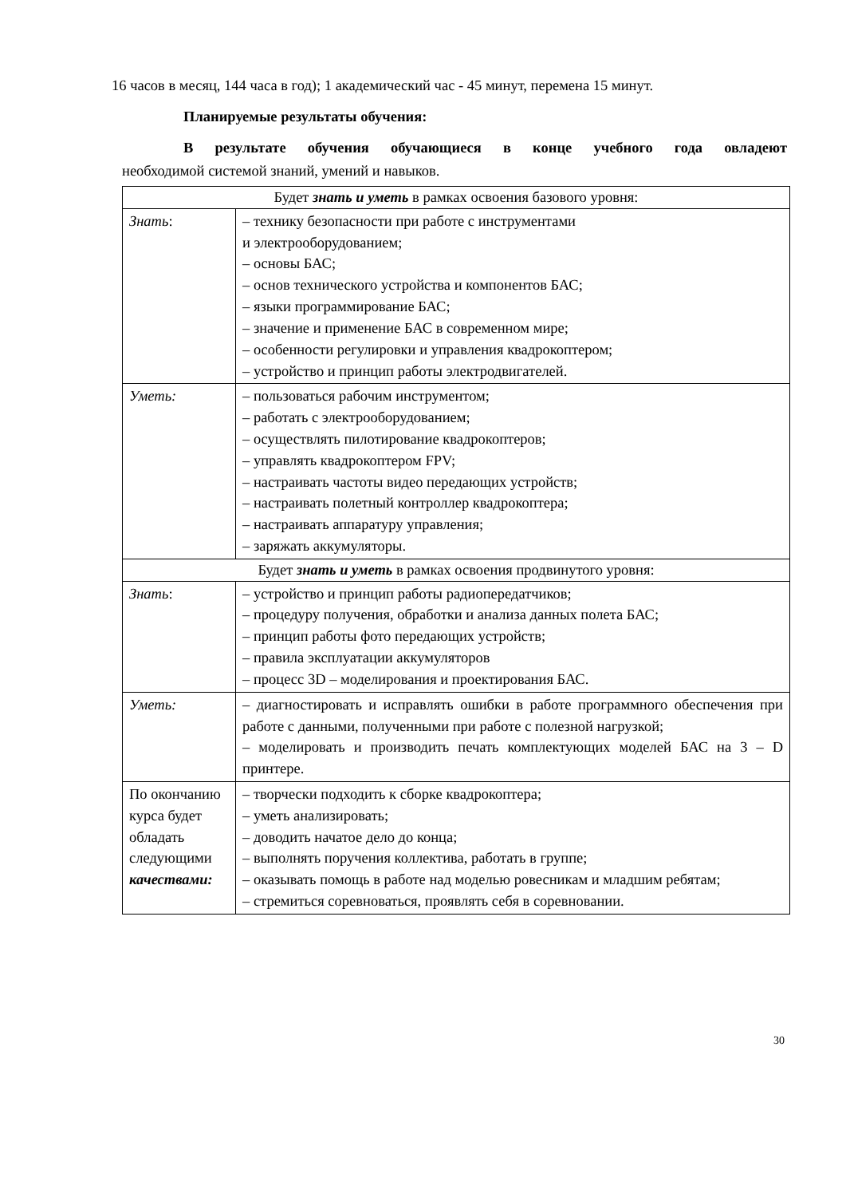16 часов в месяц, 144 часа в год); 1 академический час - 45 минут, перемена 15 минут.
Планируемые результаты обучения:
В результате обучения обучающиеся в конце учебного года овладеют
необходимой системой знаний, умений и навыков.
| Будет знать и уметь в рамках освоения базового уровня: | |
| Знать : | – технику безопасности при работе с инструментами и электрооборудованием; – основы БАС; – основ технического устройства и компонентов БАС; – языки программирование БАС; – значение и применение БАС в современном мире; – особенности регулировки и управления квадрокоптером; – устройство и принцип работы электродвигателей. |
| Уметь: | – пользоваться рабочим инструментом; – работать с электрооборудованием; – осуществлять пилотирование квадрокоптеров; – управлять квадрокоптером FPV; – настраивать частоты видео передающих устройств; – настраивать полетный контроллер квадрокоптера; – настраивать аппаратуру управления; – заряжать аккумуляторы. |
| Будет знать и уметь в рамках освоения продвинутого уровня: | |
| Знать : | – устройство и принцип работы радиопередатчиков; – процедуру получения, обработки и анализа данных полета БАС; – принцип работы фото передающих устройств; – правила эксплуатации аккумуляторов – процесс 3D – моделирования и проектирования БАС. |
| Уметь: | – диагностировать и исправлять ошибки в работе программного обеспечения при работе с данными, полученными при работе с полезной нагрузкой; – моделировать и производить печать комплектующих моделей БАС на 3 – D принтере. |
| По окончанию курса будет обладать следующими качествами: | – творчески подходить к сборке квадрокоптера; – уметь анализировать; – доводить начатое дело до конца; – выполнять поручения коллектива, работать в группе; – оказывать помощь в работе над моделью ровесникам и младшим ребятам; – стремиться соревноваться, проявлять себя в соревновании. |
30